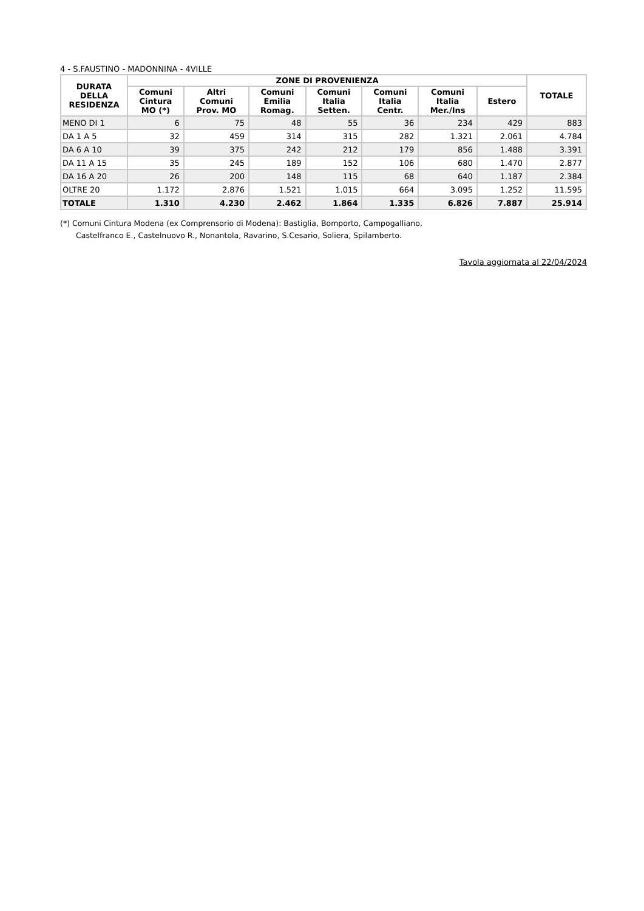4 - S.FAUSTINO - MADONNINA - 4VILLE
| DURATA DELLA RESIDENZA | ZONE DI PROVENIENZA | | | | | | | TOTALE |
| --- | --- | --- | --- | --- | --- | --- | --- | --- |
| | Comuni Cintura MO (*) | Altri Comuni Prov. MO | Comuni Emilia Romag. | Comuni Italia Setten. | Comuni Italia Centr. | Comuni Italia Mer./Ins | Estero | |
| MENO DI 1 | 6 | 75 | 48 | 55 | 36 | 234 | 429 | 883 |
| DA 1 A 5 | 32 | 459 | 314 | 315 | 282 | 1.321 | 2.061 | 4.784 |
| DA 6 A 10 | 39 | 375 | 242 | 212 | 179 | 856 | 1.488 | 3.391 |
| DA 11 A 15 | 35 | 245 | 189 | 152 | 106 | 680 | 1.470 | 2.877 |
| DA 16 A 20 | 26 | 200 | 148 | 115 | 68 | 640 | 1.187 | 2.384 |
| OLTRE 20 | 1.172 | 2.876 | 1.521 | 1.015 | 664 | 3.095 | 1.252 | 11.595 |
| TOTALE | 1.310 | 4.230 | 2.462 | 1.864 | 1.335 | 6.826 | 7.887 | 25.914 |
(*) Comuni Cintura Modena (ex Comprensorio di Modena): Bastiglia, Bomporto, Campogalliano,
Castelfranco E., Castelnuovo R., Nonantola, Ravarino, S.Cesario, Soliera, Spilamberto.
Tavola aggiornata al 22/04/2024